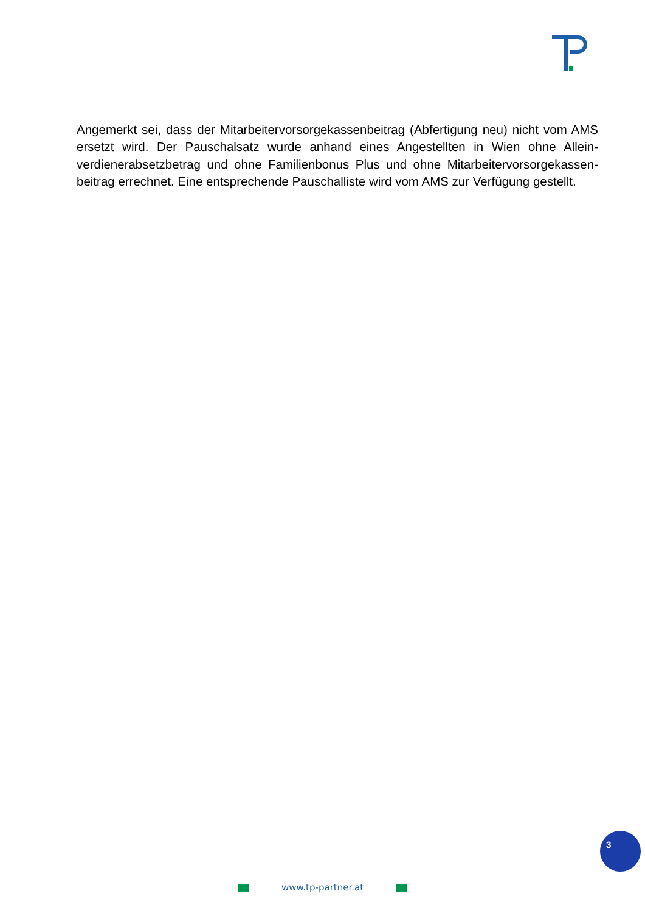Angemerkt sei, dass der Mitarbeitervorsorgekassenbeitrag (Abfertigung neu) nicht vom AMS ersetzt wird. Der Pauschalsatz wurde anhand eines Angestellten in Wien ohne Allein­verdienerabsetzbetrag und ohne Familienbonus Plus und ohne Mitarbeitervorsorgekassen­beitrag errechnet. Eine entsprechende Pauschalliste wird vom AMS zur Verfügung gestellt.
3
www.tp-partner.at